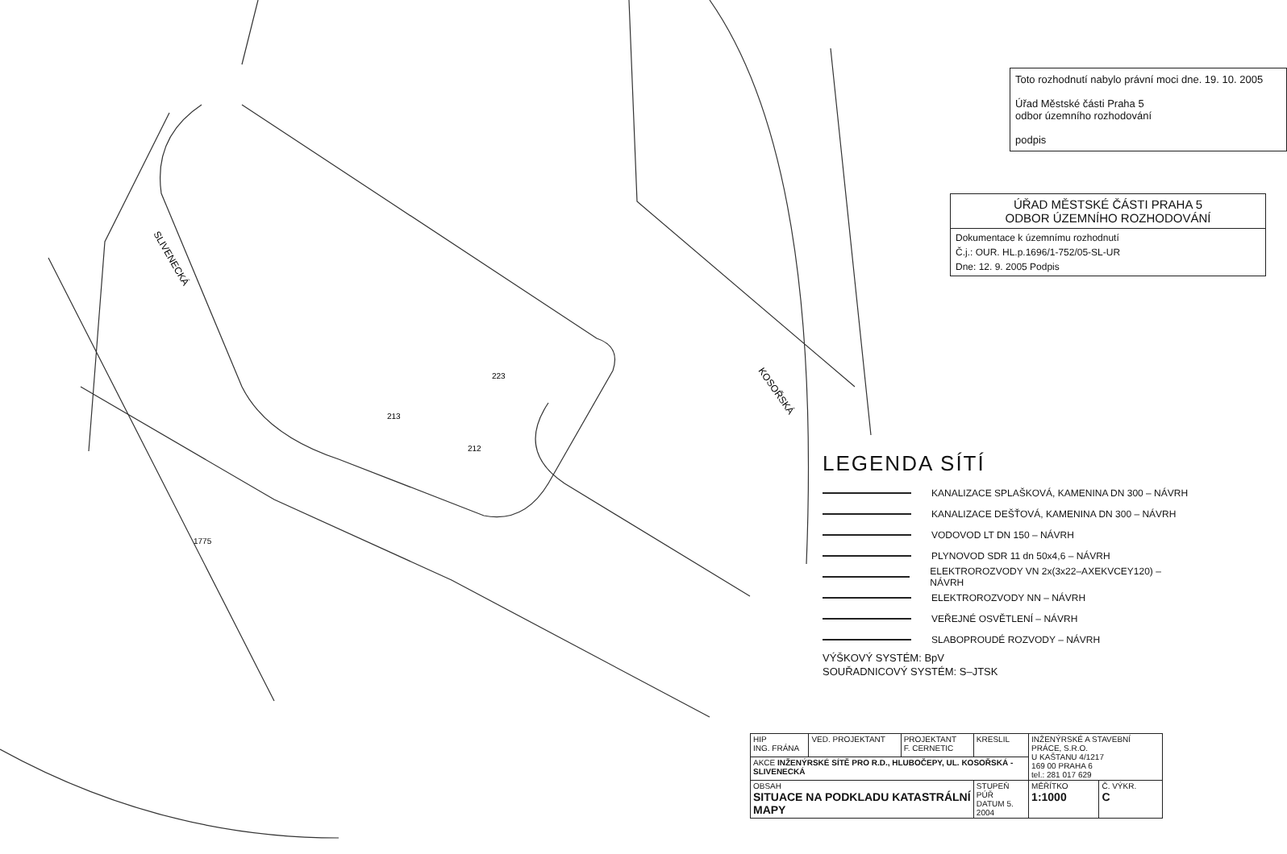SLIVENECKÁ
KOSOŘSKÁ
1775
213
212
223
Toto rozhodnutí nabylo právní moci dne. 19. 10. 2005
Úřad Městské části Praha 5
odbor územního rozhodování
podpis
ÚŘAD MĚSTSKÉ ČÁSTI PRAHA 5
ODBOR ÚZEMNÍHO ROZHODOVÁNÍ
Dokumentace k územnímu rozhodnutí
Č.j.: OUR. HL.p.1696/1-752/05-SL-UR
Dne: 12. 9. 2005 Podpis
LEGENDA SÍTÍ
KANALIZACE SPLAŠKOVÁ, KAMENINA DN 300 – NÁVRH
KANALIZACE DEŠŤOVÁ, KAMENINA DN 300 – NÁVRH
VODOVOD LT DN 150 – NÁVRH
PLYNOVOD SDR 11 dn 50x4,6 – NÁVRH
ELEKTROROZVODY VN 2x(3x22–AXEKVCEY120) – NÁVRH
ELEKTROROZVODY NN – NÁVRH
VEŘEJNÉ OSVĚTLENÍ – NÁVRH
SLABOPROUDÉ ROZVODY – NÁVRH
VÝŠKOVÝ SYSTÉM: BpV
SOUŘADNICOVÝ SYSTÉM: S–JTSK
| HIP ING. FRÁNA | VED. PROJEKTANT | PROJEKTANT F. CERNETIC | KRESLIL | INŽENÝRSKÉ A STAVEBNÍ PRÁCE, S.R.O. U KAŠTANU 4/1217 169 00 PRAHA 6 tel.: 281 017 629 | |
| AKCE INŽENÝRSKÉ SÍTĚ PRO R.D., HLUBOČEPY, UL. KOSOŘSKÁ - SLIVENECKÁ | | | | | |
| OBSAH SITUACE NA PODKLADU KATASTRÁLNÍ MAPY | | | STUPEŇ PÚŘ DATUM 5. 2004 | MĚŘÍTKO 1:1000 | Č. VÝKR. C |